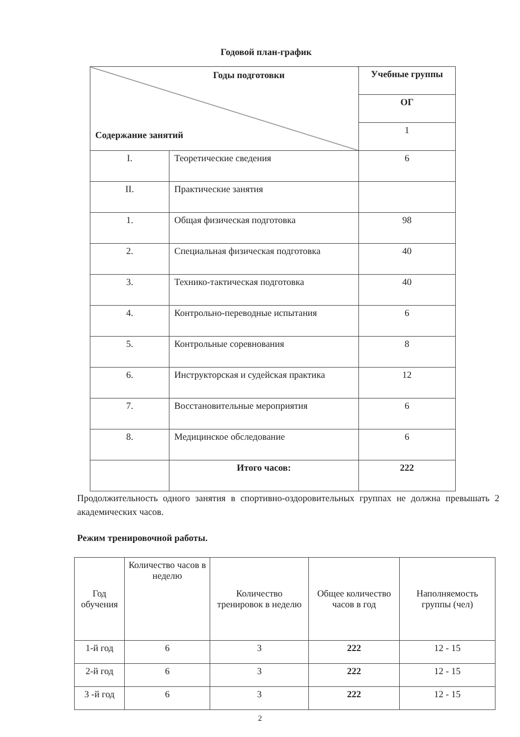Годовой план-график
| Годы подготовки Содержание занятий | | Учебные группы |
| | | ОГ |
| | | 1 |
| I. | Теоретические сведения | 6 |
| II. | Практические занятия | |
| 1. | Общая физическая подготовка | 98 |
| 2. | Специальная физическая подготовка | 40 |
| 3. | Технико-тактическая подготовка | 40 |
| 4. | Контрольно-переводные испытания | 6 |
| 5. | Контрольные соревнования | 8 |
| 6. | Инструкторская и судейская практика | 12 |
| 7. | Восстановительные мероприятия | 6 |
| 8. | Медицинское обследование | 6 |
| | Итого часов: | 222 |
Продолжительность одного занятия в спортивно-оздоровительных группах не должна превышать 2 академических часов.
Режим тренировочной работы.
| Год обучения | Количество часов в неделю | Количество тренировок в неделю | Общее количество часов в год | Наполняемость группы (чел) |
| 1-й год | 6 | 3 | 222 | 12 - 15 |
| 2-й год | 6 | 3 | 222 | 12 - 15 |
| 3 -й год | 6 | 3 | 222 | 12 - 15 |
2